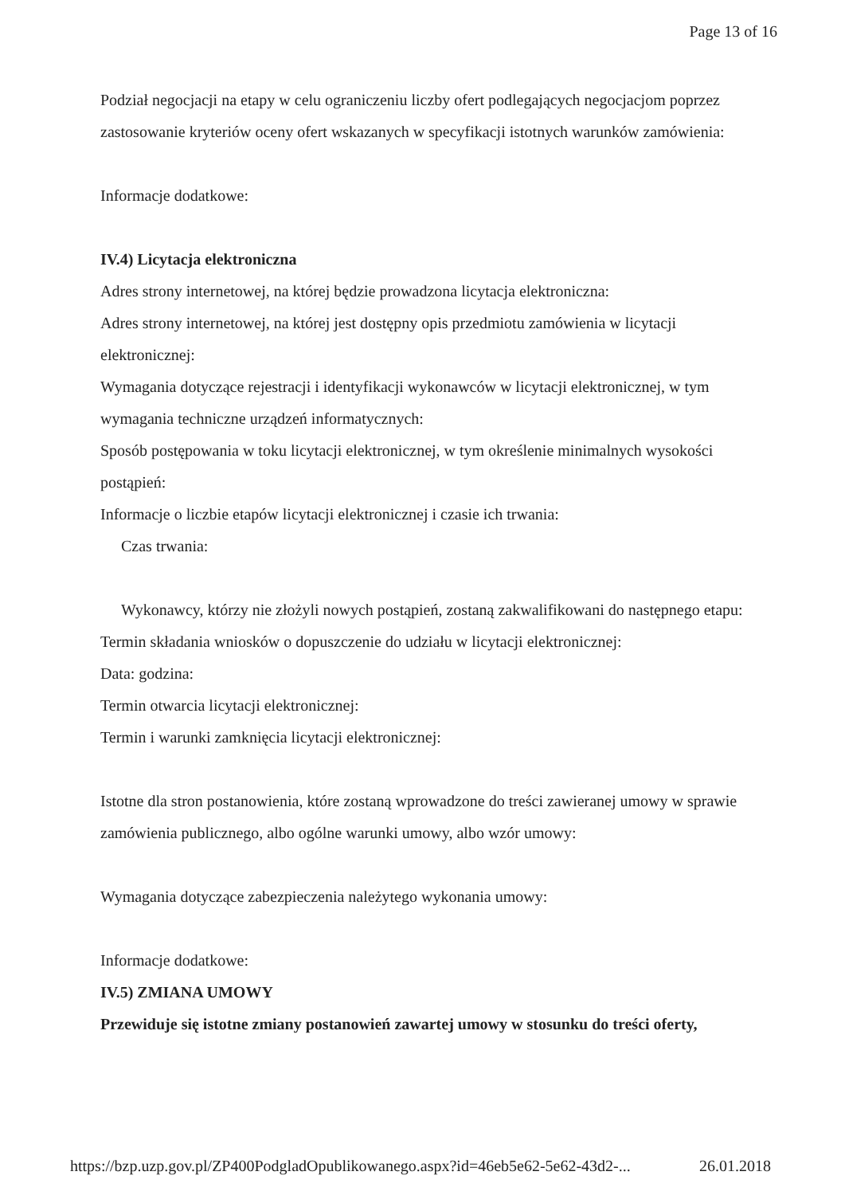Page 13 of 16
Podział negocjacji na etapy w celu ograniczeniu liczby ofert podlegających negocjacjom poprzez zastosowanie kryteriów oceny ofert wskazanych w specyfikacji istotnych warunków zamówienia:
Informacje dodatkowe:
IV.4) Licytacja elektroniczna
Adres strony internetowej, na której będzie prowadzona licytacja elektroniczna:
Adres strony internetowej, na której jest dostępny opis przedmiotu zamówienia w licytacji elektronicznej:
Wymagania dotyczące rejestracji i identyfikacji wykonawców w licytacji elektronicznej, w tym wymagania techniczne urządzeń informatycznych:
Sposób postępowania w toku licytacji elektronicznej, w tym określenie minimalnych wysokości postąpień:
Informacje o liczbie etapów licytacji elektronicznej i czasie ich trwania:
Czas trwania:
Wykonawcy, którzy nie złożyli nowych postąpień, zostaną zakwalifikowani do następnego etapu:
Termin składania wniosków o dopuszczenie do udziału w licytacji elektronicznej:
Data: godzina:
Termin otwarcia licytacji elektronicznej:
Termin i warunki zamknięcia licytacji elektronicznej:
Istotne dla stron postanowienia, które zostaną wprowadzone do treści zawieranej umowy w sprawie zamówienia publicznego, albo ogólne warunki umowy, albo wzór umowy:
Wymagania dotyczące zabezpieczenia należytego wykonania umowy:
Informacje dodatkowe:
IV.5) ZMIANA UMOWY
Przewiduje się istotne zmiany postanowień zawartej umowy w stosunku do treści oferty,
https://bzp.uzp.gov.pl/ZP400PodgladOpublikowanego.aspx?id=46eb5e62-5e62-43d2-... 26.01.2018